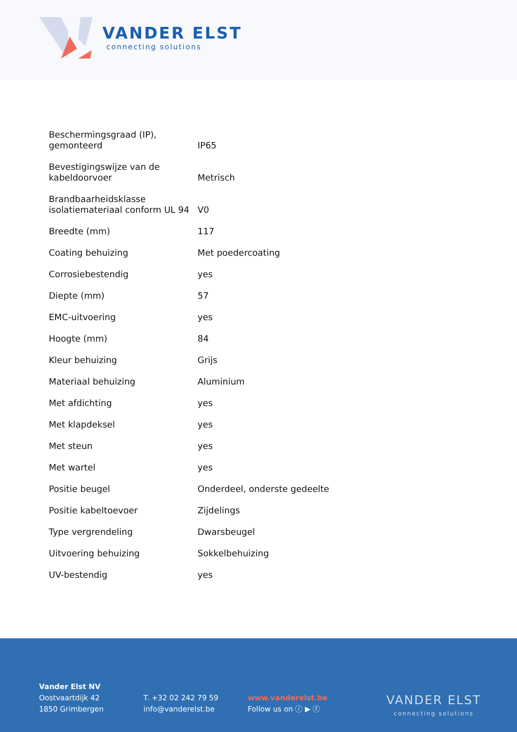VANDER ELST
connecting solutions
| Beschermingsgraad (IP), gemonteerd | IP65 |
| Bevestigingswijze van de kabeldoorvoer | Metrisch |
| Brandbaarheidsklasse isolatiemateriaal conform UL 94 | V0 |
| Breedte (mm) | 117 |
| Coating behuizing | Met poedercoating |
| Corrosiebestendig | yes |
| Diepte (mm) | 57 |
| EMC-uitvoering | yes |
| Hoogte (mm) | 84 |
| Kleur behuizing | Grijs |
| Materiaal behuizing | Aluminium |
| Met afdichting | yes |
| Met klapdeksel | yes |
| Met steun | yes |
| Met wartel | yes |
| Positie beugel | Onderdeel, onderste gedeelte |
| Positie kabeltoevoer | Zijdelings |
| Type vergrendeling | Dwarsbeugel |
| Uitvoering behuizing | Sokkelbehuizing |
| UV-bestendig | yes |
Vander Elst NV
Oostvaartdijk 42
1850 Grimbergen
T. +32 02 242 79 59
info@vanderelst.be
www.vanderelst.be
Follow us on ⓘ ▶ ⓕ
VANDER ELST
connecting solutions